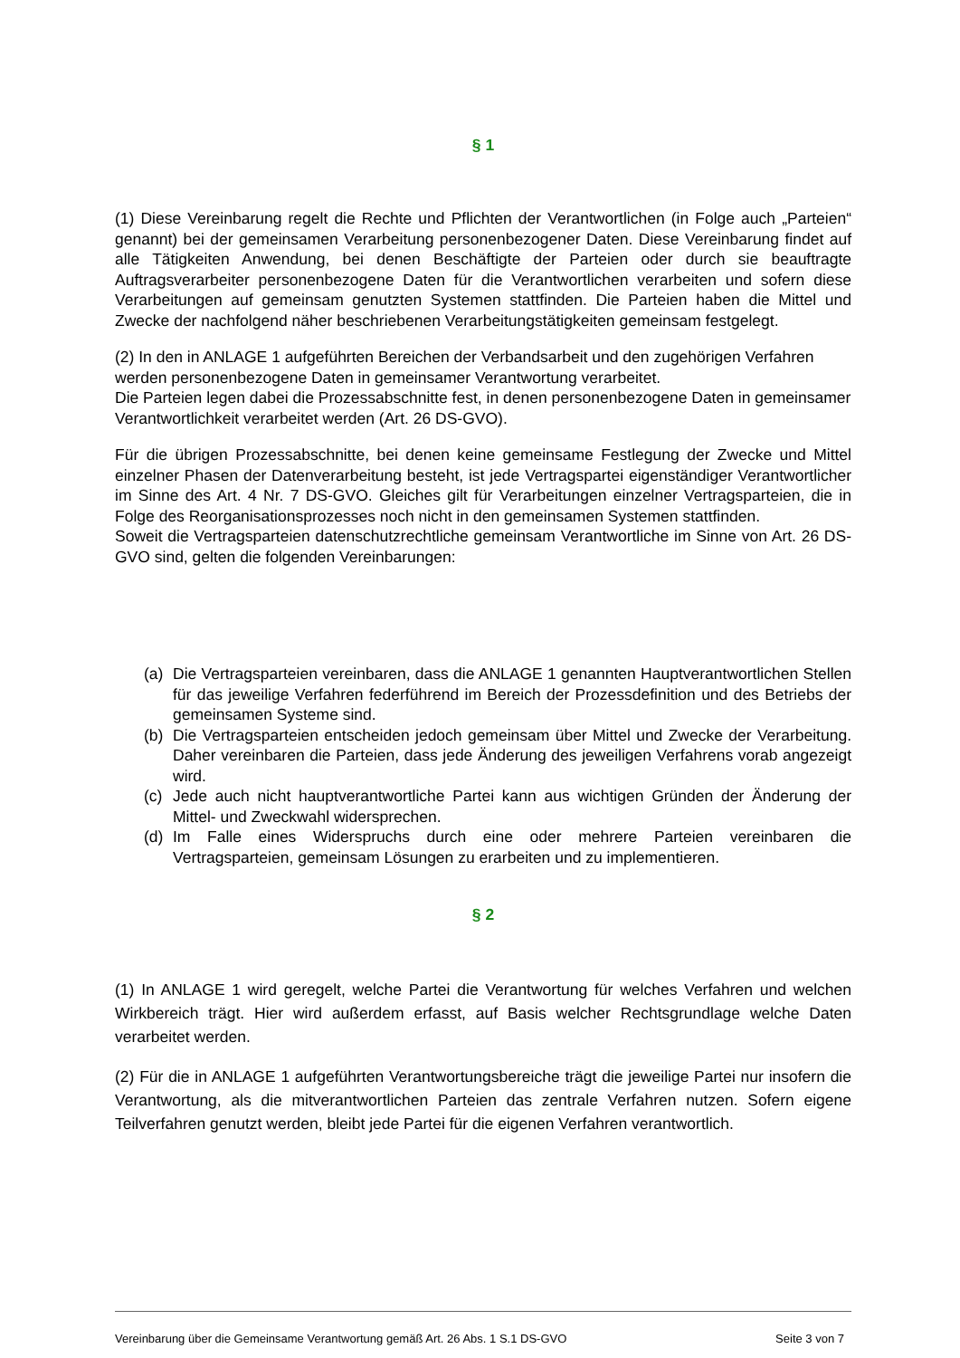§ 1
(1) Diese Vereinbarung regelt die Rechte und Pflichten der Verantwortlichen (in Folge auch „Parteien“ genannt) bei der gemeinsamen Verarbeitung personenbezogener Daten. Diese Vereinbarung findet auf alle Tätigkeiten Anwendung, bei denen Beschäftigte der Parteien oder durch sie beauftragte Auftragsverarbeiter personenbezogene Daten für die Verantwortlichen verarbeiten und sofern diese Verarbeitungen auf gemeinsam genutzten Systemen stattfinden. Die Parteien haben die Mittel und Zwecke der nachfolgend näher beschriebenen Verarbeitungstätigkeiten gemeinsam festgelegt.
(2) In den in ANLAGE 1 aufgeführten Bereichen der Verbandsarbeit und den zugehörigen Verfahren werden personenbezogene Daten in gemeinsamer Verantwortung verarbeitet.
Die Parteien legen dabei die Prozessabschnitte fest, in denen personenbezogene Daten in gemeinsamer Verantwortlichkeit verarbeitet werden (Art. 26 DS-GVO).
Für die übrigen Prozessabschnitte, bei denen keine gemeinsame Festlegung der Zwecke und Mittel einzelner Phasen der Datenverarbeitung besteht, ist jede Vertragspartei eigenständiger Verantwortlicher im Sinne des Art. 4 Nr. 7 DS-GVO. Gleiches gilt für Verarbeitungen einzelner Vertragsparteien, die in Folge des Reorganisationsprozesses noch nicht in den gemeinsamen Systemen stattfinden.
Soweit die Vertragsparteien datenschutzrechtliche gemeinsam Verantwortliche im Sinne von Art. 26 DS-GVO sind, gelten die folgenden Vereinbarungen:
(a) Die Vertragsparteien vereinbaren, dass die ANLAGE 1 genannten Hauptverantwortlichen Stellen für das jeweilige Verfahren federführend im Bereich der Prozessdefinition und des Betriebs der gemeinsamen Systeme sind.
(b) Die Vertragsparteien entscheiden jedoch gemeinsam über Mittel und Zwecke der Verarbeitung. Daher vereinbaren die Parteien, dass jede Änderung des jeweiligen Verfahrens vorab angezeigt wird.
(c) Jede auch nicht hauptverantwortliche Partei kann aus wichtigen Gründen der Änderung der Mittel- und Zweckwahl widersprechen.
(d) Im Falle eines Widerspruchs durch eine oder mehrere Parteien vereinbaren die Vertragsparteien, gemeinsam Lösungen zu erarbeiten und zu implementieren.
§ 2
(1) In ANLAGE 1 wird geregelt, welche Partei die Verantwortung für welches Verfahren und welchen Wirkbereich trägt. Hier wird außerdem erfasst, auf Basis welcher Rechtsgrundlage welche Daten verarbeitet werden.
(2) Für die in ANLAGE 1 aufgeführten Verantwortungsbereiche trägt die jeweilige Partei nur insofern die Verantwortung, als die mitverantwortlichen Parteien das zentrale Verfahren nutzen. Sofern eigene Teilverfahren genutzt werden, bleibt jede Partei für die eigenen Verfahren verantwortlich.
Vereinbarung über die Gemeinsame Verantwortung gemäß Art. 26 Abs. 1 S.1 DS-GVO Seite 3 von 7